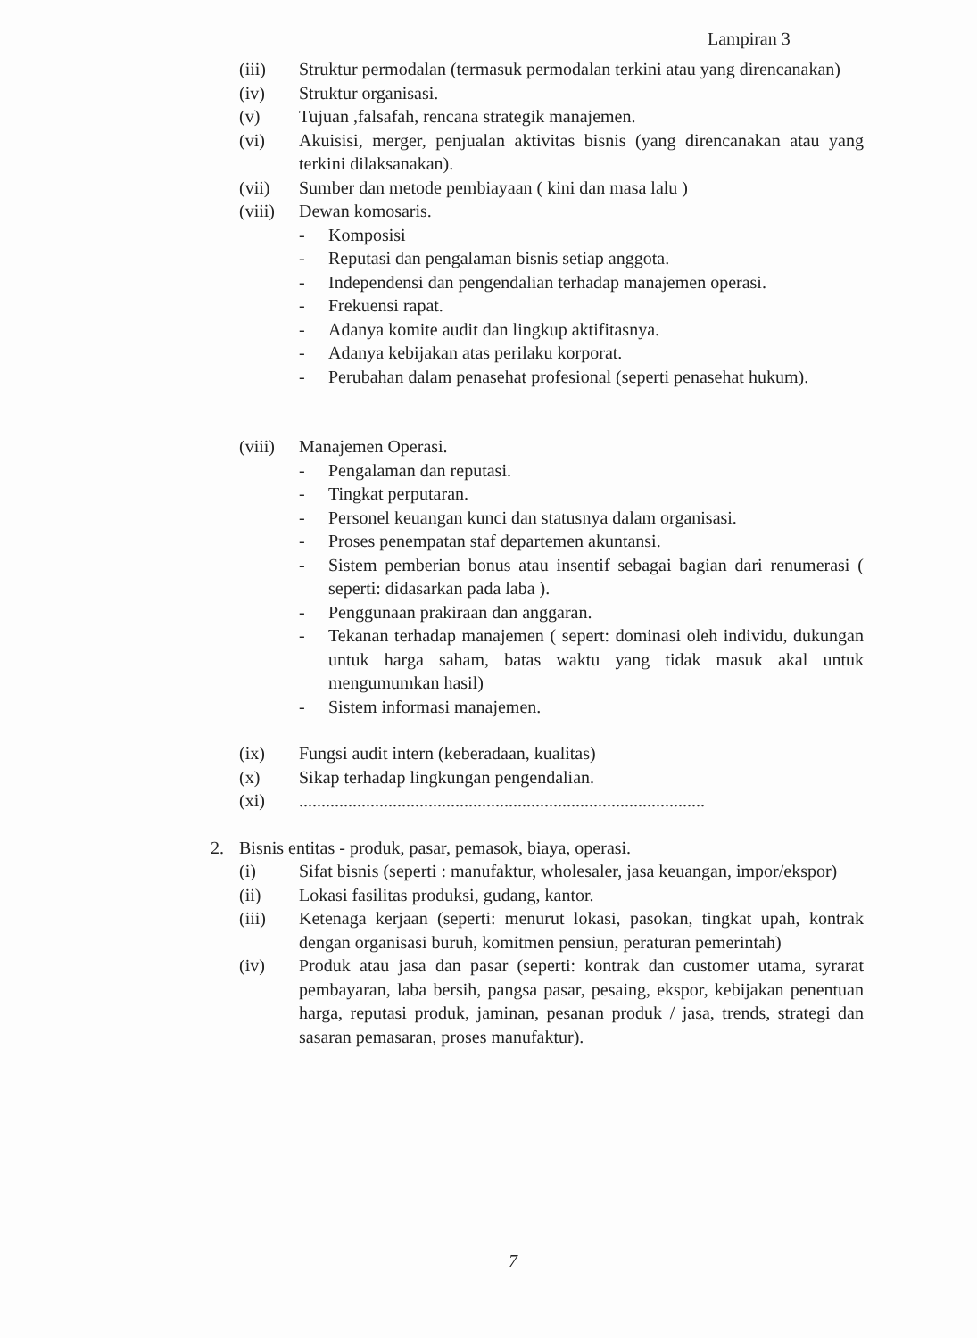Lampiran 3
(iii) Struktur permodalan (termasuk permodalan terkini atau yang direncanakan)
(iv) Struktur organisasi.
(v) Tujuan ,falsafah, rencana strategik manajemen.
(vi) Akuisisi, merger, penjualan aktivitas bisnis (yang direncanakan atau yang terkini dilaksanakan).
(vii) Sumber dan metode pembiayaan ( kini dan masa lalu )
(viii)
Dewan komosaris.
- Komposisi
- Reputasi dan pengalaman bisnis setiap anggota.
- Independensi dan pengendalian terhadap manajemen operasi.
- Frekuensi rapat.
- Adanya komite audit dan lingkup aktifitasnya.
- Adanya kebijakan atas perilaku korporat.
- Perubahan dalam penasehat profesional (seperti penasehat hukum).
(viii)
Manajemen Operasi.
- Pengalaman dan reputasi.
- Tingkat perputaran.
- Personel keuangan kunci dan statusnya dalam organisasi.
- Proses penempatan staf departemen akuntansi.
- Sistem pemberian bonus atau insentif sebagai bagian dari renumerasi ( seperti: didasarkan pada laba ).
- Penggunaan prakiraan dan anggaran.
- Tekanan terhadap manajemen ( sepert: dominasi oleh individu, dukungan untuk harga saham, batas waktu yang tidak masuk akal untuk mengumumkan hasil)
- Sistem informasi manajemen.
(ix) Fungsi audit intern (keberadaan, kualitas)
(x) Sikap terhadap lingkungan pengendalian.
(xi) ...........................................................................................
2. Bisnis entitas - produk, pasar, pemasok, biaya, operasi.
(i) Sifat bisnis (seperti : manufaktur, wholesaler, jasa keuangan, impor/ekspor)
(ii) Lokasi fasilitas produksi, gudang, kantor.
(iii) Ketenaga kerjaan (seperti: menurut lokasi, pasokan, tingkat upah, kontrak dengan organisasi buruh, komitmen pensiun, peraturan pemerintah)
(iv) Produk atau jasa dan pasar (seperti: kontrak dan customer utama, syrarat pembayaran, laba bersih, pangsa pasar, pesaing, ekspor, kebijakan penentuan harga, reputasi produk, jaminan, pesanan produk / jasa, trends, strategi dan sasaran pemasaran, proses manufaktur).
7